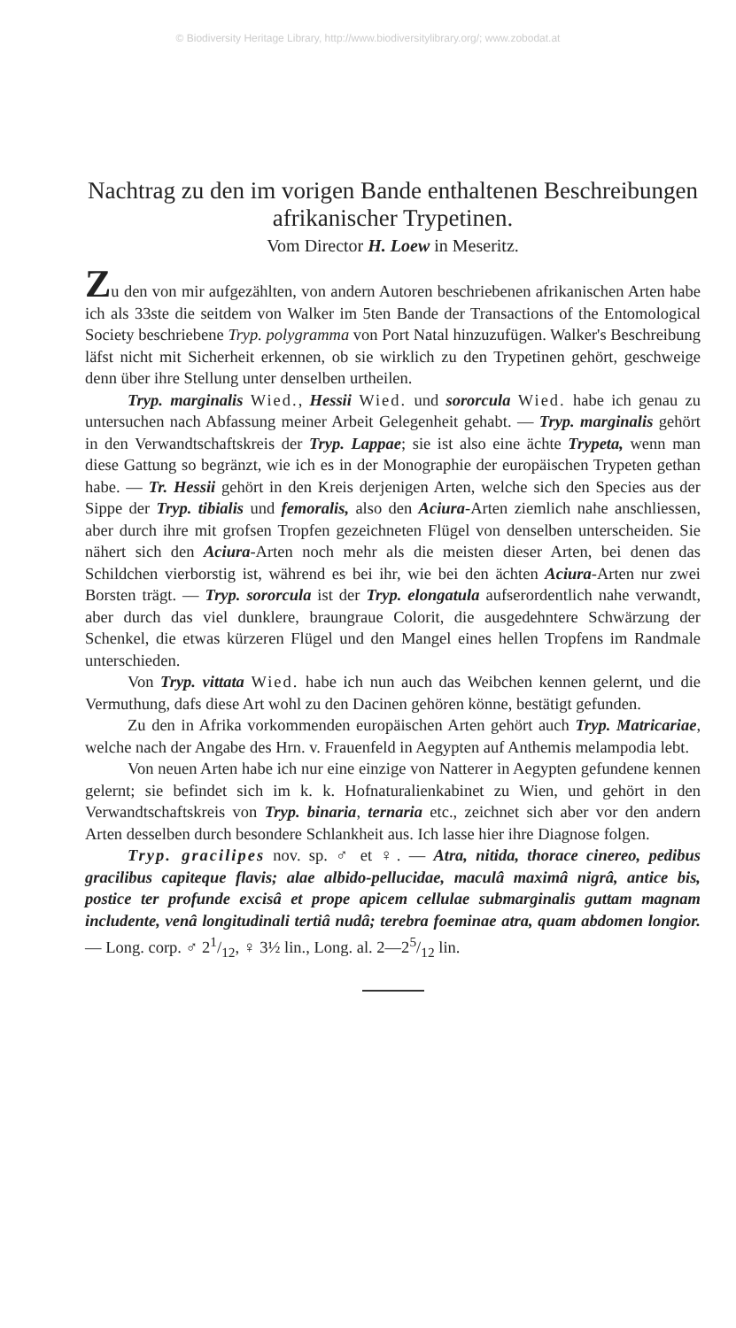© Biodiversity Heritage Library, http://www.biodiversitylibrary.org/; www.zobodat.at
Nachtrag zu den im vorigen Bande enthaltenen Beschreibungen afrikanischer Trypetinen.
Vom Director H. Loew in Meseritz.
Zu den von mir aufgezählten, von andern Autoren beschriebenen afrikanischen Arten habe ich als 33ste die seitdem von Walker im 5ten Bande der Transactions of the Entomological Society beschriebene Tryp. polygramma von Port Natal hinzuzufügen. Walker's Beschreibung läfst nicht mit Sicherheit erkennen, ob sie wirklich zu den Trypetinen gehört, geschweige denn über ihre Stellung unter denselben urtheilen.
Tryp. marginalis Wied., Hessii Wied. und sororcula Wied. habe ich genau zu untersuchen nach Abfassung meiner Arbeit Gelegenheit gehabt. — Tryp. marginalis gehört in den Verwandtschaftskreis der Tryp. Lappae; sie ist also eine ächte Trypeta, wenn man diese Gattung so begränzt, wie ich es in der Monographie der europäischen Trypeten gethan habe. — Tr. Hessii gehört in den Kreis derjenigen Arten, welche sich den Species aus der Sippe der Tryp. tibialis und femoralis, also den Aciura-Arten ziemlich nahe anschliessen, aber durch ihre mit grofsen Tropfen gezeichneten Flügel von denselben unterscheiden. Sie nähert sich den Aciura-Arten noch mehr als die meisten dieser Arten, bei denen das Schildchen vierborstig ist, während es bei ihr, wie bei den ächten Aciura-Arten nur zwei Borsten trägt. — Tryp. sororcula ist der Tryp. elongatula aufserordentlich nahe verwandt, aber durch das viel dunklere, braungraue Colorit, die ausgedehntere Schwärzung der Schenkel, die etwas kürzeren Flügel und den Mangel eines hellen Tropfens im Randmale unterschieden.
Von Tryp. vittata Wied. habe ich nun auch das Weibchen kennen gelernt, und die Vermuthung, dafs diese Art wohl zu den Dacinen gehören könne, bestätigt gefunden.
Zu den in Afrika vorkommenden europäischen Arten gehört auch Tryp. Matricariae, welche nach der Angabe des Hrn. v. Frauenfeld in Aegypten auf Anthemis melampodia lebt.
Von neuen Arten habe ich nur eine einzige von Natterer in Aegypten gefundene kennen gelernt; sie befindet sich im k. k. Hofnaturalienkabinet zu Wien, und gehört in den Verwandtschaftskreis von Tryp. binaria, ternaria etc., zeichnet sich aber vor den andern Arten desselben durch besondere Schlankheit aus. Ich lasse hier ihre Diagnose folgen.
Tryp. gracilipes nov. sp. ♂ et ♀. — Atra, nitida, thorace cinereo, pedibus gracilibus capiteque flavis; alae albido-pellucidae, maculâ maximâ nigrâ, antice bis, postice ter profunde excisâ et prope apicem cellulae submarginalis guttam magnam includente, venâ longitudinali tertiâ nudâ; terebra foeminae atra, quam abdomen longior. — Long. corp. ♂ 21/12, ♀ 3½ lin., Long. al. 2—25/12 lin.